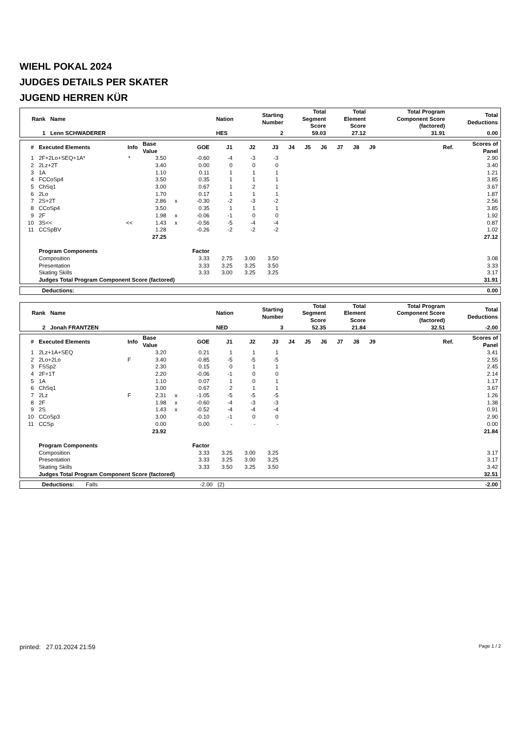WIEHL POKAL 2024
JUDGES DETAILS PER SKATER
JUGEND HERREN KÜR
| Rank | Name | Nation | Starting Number | Total Segment Score | Total Element Score | Total Program Component Score (factored) | Total Deductions |
| --- | --- | --- | --- | --- | --- | --- | --- |
| 1 | Lenn SCHWADERER | HES | 2 | 59.03 | 27.12 | 31.91 | 0.00 |
| # | Executed Elements | Info | Base Value | | GOE | J1 | J2 | J3 | J4 | J5 | J6 | J7 | J8 | J9 | Ref. | Scores of Panel |
| --- | --- | --- | --- | --- | --- | --- | --- | --- | --- | --- | --- | --- | --- | --- | --- | --- |
| 1 | 2F+2Lo+SEQ+1A* | * | 3.50 | | -0.60 | -4 | -3 | -3 | | | | | | | | 2.90 |
| 2 | 2Lz+2T | | 3.40 | | 0.00 | 0 | 0 | 0 | | | | | | | | 3.40 |
| 3 | 1A | | 1.10 | | 0.11 | 1 | 1 | 1 | | | | | | | | 1.21 |
| 4 | FCCoSp4 | | 3.50 | | 0.35 | 1 | 1 | 1 | | | | | | | | 3.85 |
| 5 | ChSq1 | | 3.00 | | 0.67 | 1 | 2 | 1 | | | | | | | | 3.67 |
| 6 | 2Lo | | 1.70 | | 0.17 | 1 | 1 | 1 | | | | | | | | 1.87 |
| 7 | 2S+2T | | 2.86 | x | -0.30 | -2 | -3 | -2 | | | | | | | | 2.56 |
| 8 | CCoSp4 | | 3.50 | | 0.35 | 1 | 1 | 1 | | | | | | | | 3.85 |
| 9 | 2F | | 1.98 | x | -0.06 | -1 | 0 | 0 | | | | | | | | 1.92 |
| 10 | 3S<< | << | 1.43 | x | -0.56 | -5 | -4 | -4 | | | | | | | | 0.87 |
| 11 | CCSpBV | | 1.28 | | -0.26 | -2 | -2 | -2 | | | | | | | | 1.02 |
| | | | 27.25 | | | | | | | | | | | | | 27.12 |
| | Program Components | | | | Factor | | | | | | | | | | | |
| | Composition | | | | 3.33 | 2.75 | 3.00 | 3.50 | | | | | | | | 3.08 |
| | Presentation | | | | 3.33 | 3.25 | 3.25 | 3.50 | | | | | | | | 3.33 |
| | Skating Skills | | | | 3.33 | 3.00 | 3.25 | 3.25 | | | | | | | | 3.17 |
| | Judges Total Program Component Score (factored) | | | | | | | | | | | | | | | 31.91 |
| Deductions: | 0.00 |
| Rank | Name | Nation | Starting Number | Total Segment Score | Total Element Score | Total Program Component Score (factored) | Total Deductions |
| --- | --- | --- | --- | --- | --- | --- | --- |
| 2 | Jonah FRANTZEN | NED | 3 | 52.35 | 21.84 | 32.51 | -2.00 |
| # | Executed Elements | Info | Base Value | | GOE | J1 | J2 | J3 | J4 | J5 | J6 | J7 | J8 | J9 | Ref. | Scores of Panel |
| --- | --- | --- | --- | --- | --- | --- | --- | --- | --- | --- | --- | --- | --- | --- | --- | --- |
| 1 | 2Lz+1A+SEQ | | 3.20 | | 0.21 | 1 | 1 | 1 | | | | | | | | 3.41 |
| 2 | 2Lo+2Lo | F | 3.40 | | -0.85 | -5 | -5 | -5 | | | | | | | | 2.55 |
| 3 | FSSp2 | | 2.30 | | 0.15 | 0 | 1 | 1 | | | | | | | | 2.45 |
| 4 | 2F+1T | | 2.20 | | -0.06 | -1 | 0 | 0 | | | | | | | | 2.14 |
| 5 | 1A | | 1.10 | | 0.07 | 1 | 0 | 1 | | | | | | | | 1.17 |
| 6 | ChSq1 | | 3.00 | | 0.67 | 2 | 1 | 1 | | | | | | | | 3.67 |
| 7 | 2Lz | F | 2.31 | x | -1.05 | -5 | -5 | -5 | | | | | | | | 1.26 |
| 8 | 2F | | 1.98 | x | -0.60 | -4 | -3 | -3 | | | | | | | | 1.38 |
| 9 | 2S | | 1.43 | x | -0.52 | -4 | -4 | -4 | | | | | | | | 0.91 |
| 10 | CCoSp3 | | 3.00 | | -0.10 | -1 | 0 | 0 | | | | | | | | 2.90 |
| 11 | CCSp | | 0.00 | | 0.00 | - | - | - | | | | | | | | 0.00 |
| | | | 23.92 | | | | | | | | | | | | | 21.84 |
| | Program Components | | | | Factor | | | | | | | | | | | |
| | Composition | | | | 3.33 | 3.25 | 3.00 | 3.25 | | | | | | | | 3.17 |
| | Presentation | | | | 3.33 | 3.25 | 3.00 | 3.25 | | | | | | | | 3.17 |
| | Skating Skills | | | | 3.33 | 3.50 | 3.25 | 3.50 | | | | | | | | 3.42 |
| | Judges Total Program Component Score (factored) | | | | | | | | | | | | | | | 32.51 |
| Deductions: | Falls | -2.00 | (2) | -2.00 |
printed: 27.01.2024 21:59 Page 1 / 2